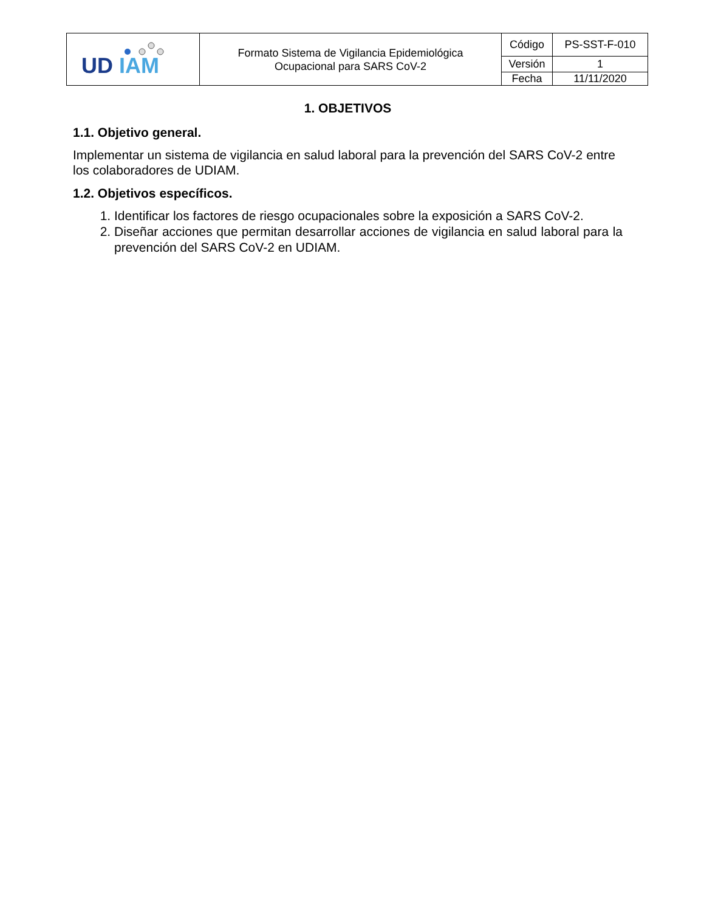| UD IAM | Formato Sistema de Vigilancia Epidemiológica Ocupacional para SARS CoV-2 | Código | PS-SST-F-010 |
| | | Versión | 1 |
| | | Fecha | 11/11/2020 |
1. OBJETIVOS
1.1. Objetivo general.
Implementar un sistema de vigilancia en salud laboral para la prevención del SARS CoV-2 entre los colaboradores de UDIAM.
1.2. Objetivos específicos.
1. Identificar los factores de riesgo ocupacionales sobre la exposición a SARS CoV-2.
2. Diseñar acciones que permitan desarrollar acciones de vigilancia en salud laboral para la prevención del SARS CoV-2 en UDIAM.